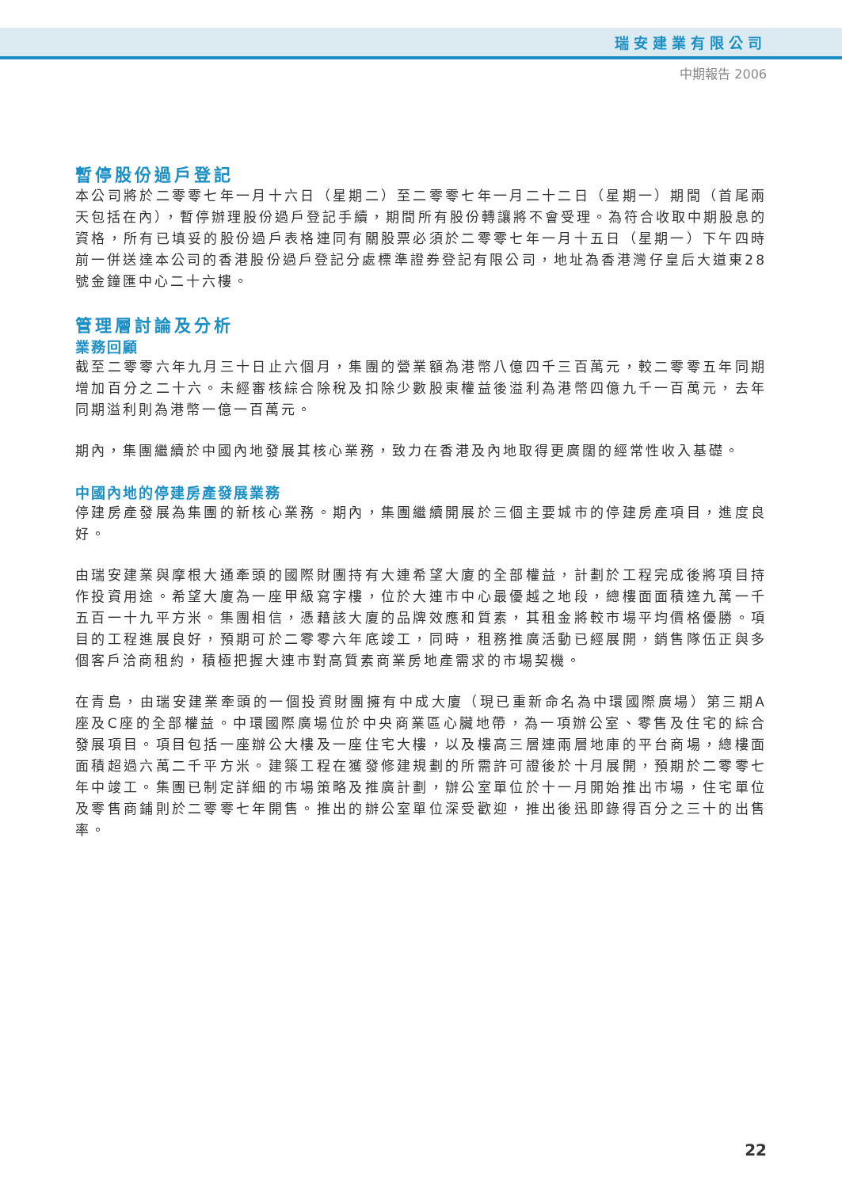瑞安建業有限公司
中期報告 2006
暫停股份過戶登記
本公司將於二零零七年一月十六日（星期二）至二零零七年一月二十二日（星期一）期間（首尾兩天包括在內），暫停辦理股份過戶登記手續，期間所有股份轉讓將不會受理。為符合收取中期股息的資格，所有已填妥的股份過戶表格連同有關股票必須於二零零七年一月十五日（星期一）下午四時前一併送達本公司的香港股份過戶登記分處標準證券登記有限公司，地址為香港灣仔皇后大道東28號金鐘匯中心二十六樓。
管理層討論及分析
業務回顧
截至二零零六年九月三十日止六個月，集團的營業額為港幣八億四千三百萬元，較二零零五年同期增加百分之二十六。未經審核綜合除稅及扣除少數股東權益後溢利為港幣四億九千一百萬元，去年同期溢利則為港幣一億一百萬元。
期內，集團繼續於中國內地發展其核心業務，致力在香港及內地取得更廣闊的經常性收入基礎。
中國內地的停建房產發展業務
停建房產發展為集團的新核心業務。期內，集團繼續開展於三個主要城市的停建房產項目，進度良好。
由瑞安建業與摩根大通牽頭的國際財團持有大連希望大廈的全部權益，計劃於工程完成後將項目持作投資用途。希望大廈為一座甲級寫字樓，位於大連市中心最優越之地段，總樓面面積達九萬一千五百一十九平方米。集團相信，憑藉該大廈的品牌效應和質素，其租金將較市場平均價格優勝。項目的工程進展良好，預期可於二零零六年底竣工，同時，租務推廣活動已經展開，銷售隊伍正與多個客戶洽商租約，積極把握大連市對高質素商業房地產需求的市場契機。
在青島，由瑞安建業牽頭的一個投資財團擁有中成大廈（現已重新命名為中環國際廣場）第三期A座及C座的全部權益。中環國際廣場位於中央商業區心臟地帶，為一項辦公室、零售及住宅的綜合發展項目。項目包括一座辦公大樓及一座住宅大樓，以及樓高三層連兩層地庫的平台商場，總樓面面積超過六萬二千平方米。建築工程在獲發修建規劃的所需許可證後於十月展開，預期於二零零七年中竣工。集團已制定詳細的市場策略及推廣計劃，辦公室單位於十一月開始推出市場，住宅單位及零售商鋪則於二零零七年開售。推出的辦公室單位深受歡迎，推出後迅即錄得百分之三十的出售率。
22